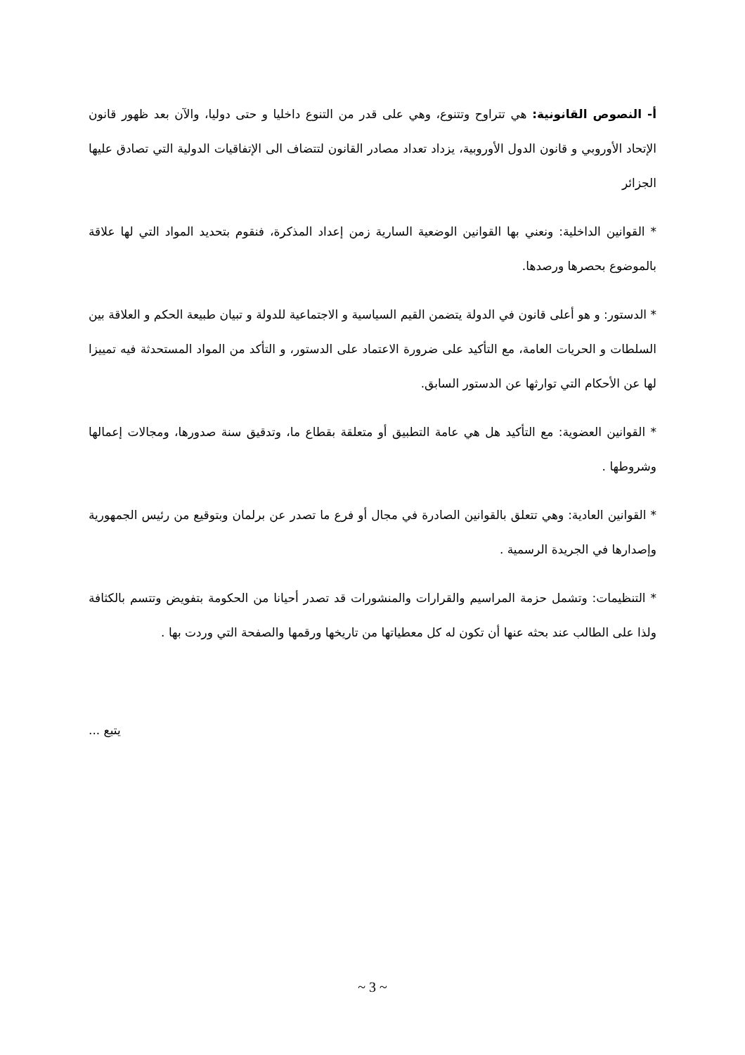أ- النصوص القانونية: هي تتراوح وتتنوع، وهي على قدر من التنوع داخليا و حتى دوليا، والآن بعد ظهور قانون الإتحاد الأوروبي و قانون الدول الأوروبية، يزداد تعداد مصادر القانون لتتضاف الى الإتفاقيات الدولية التي تصادق عليها الجزائر
* القوانين الداخلية: ونعني بها القوانين الوضعية السارية زمن إعداد المذكرة، فنقوم بتحديد المواد التي لها علاقة بالموضوع بحصرها ورصدها.
* الدستور: و هو أعلى قانون في الدولة يتضمن القيم السياسية و الاجتماعية للدولة و تبيان طبيعة الحكم و العلاقة بين السلطات و الحريات العامة، مع التأكيد على ضرورة الاعتماد على الدستور، و التأكد من المواد المستحدثة فيه تمييزا لها عن الأحكام التي توارثها عن الدستور السابق.
* القوانين العضوية: مع التأكيد هل هي عامة التطبيق أو متعلقة بقطاع ما، وتدقيق سنة صدورها، ومجالات إعمالها وشروطها .
* القوانين العادية: وهي تتعلق بالقوانين الصادرة في مجال أو فرع ما تصدر عن برلمان وبتوقيع من رئيس الجمهورية وإصدارها في الجريدة الرسمية .
* التنظيمات: وتشمل حزمة المراسيم والقرارات والمنشورات قد تصدر أحيانا من الحكومة بتفويض وتتسم بالكثافة ولذا على الطالب عند بحثه عنها أن تكون له كل معطياتها من تاريخها ورقمها والصفحة التي وردت بها .
يتبع ...
~ 3 ~